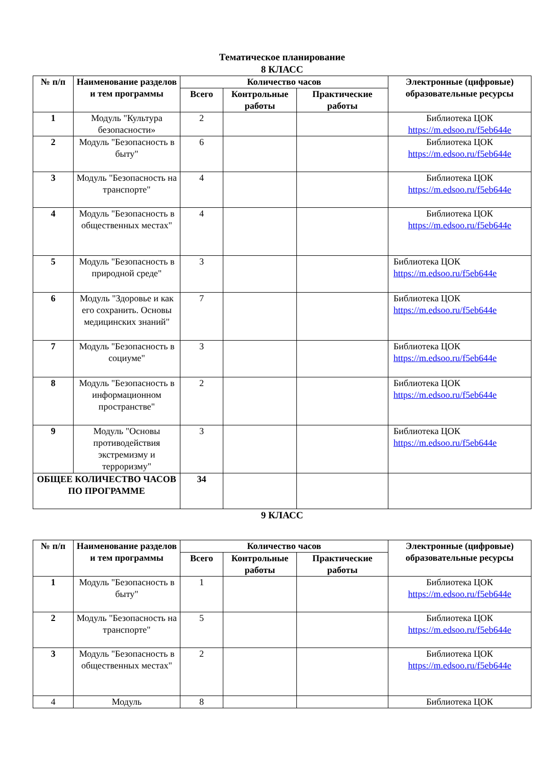Тематическое планирование
8 КЛАСС
| № п/п | Наименование разделов и тем программы | Количество часов | | | Электронные (цифровые) образовательные ресурсы |
| --- | --- | --- | --- | --- | --- |
| | | Всего | Контрольные работы | Практические работы | |
| 1 | Модуль "Культура безопасности» | 2 | | | Библиотека ЦОК https://m.edsoo.ru/f5eb644e |
| 2 | Модуль "Безопасность в быту" | 6 | | | Библиотека ЦОК https://m.edsoo.ru/f5eb644e |
| 3 | Модуль "Безопасность на транспорте" | 4 | | | Библиотека ЦОК https://m.edsoo.ru/f5eb644e |
| 4 | Модуль "Безопасность в общественных местах" | 4 | | | Библиотека ЦОК https://m.edsoo.ru/f5eb644e |
| 5 | Модуль "Безопасность в природной среде" | 3 | | | Библиотека ЦОК https://m.edsoo.ru/f5eb644e |
| 6 | Модуль "Здоровье и как его сохранить. Основы медицинских знаний" | 7 | | | Библиотека ЦОК https://m.edsoo.ru/f5eb644e |
| 7 | Модуль "Безопасность в социуме" | 3 | | | Библиотека ЦОК https://m.edsoo.ru/f5eb644e |
| 8 | Модуль "Безопасность в информационном пространстве" | 2 | | | Библиотека ЦОК https://m.edsoo.ru/f5eb644e |
| 9 | Модуль "Основы противодействия экстремизму и терроризму" | 3 | | | Библиотека ЦОК https://m.edsoo.ru/f5eb644e |
| ОБЩЕЕ КОЛИЧЕСТВО ЧАСОВ ПО ПРОГРАММЕ | | 34 | | | |
9 КЛАСС
| № п/п | Наименование разделов и тем программы | Количество часов | | | Электронные (цифровые) образовательные ресурсы |
| --- | --- | --- | --- | --- | --- |
| | | Всего | Контрольные работы | Практические работы | |
| 1 | Модуль "Безопасность в быту" | 1 | | | Библиотека ЦОК https://m.edsoo.ru/f5eb644e |
| 2 | Модуль "Безопасность на транспорте" | 5 | | | Библиотека ЦОК https://m.edsoo.ru/f5eb644e |
| 3 | Модуль "Безопасность в общественных местах" | 2 | | | Библиотека ЦОК https://m.edsoo.ru/f5eb644e |
| 4 | Модуль | 8 | | | Библиотека ЦОК |